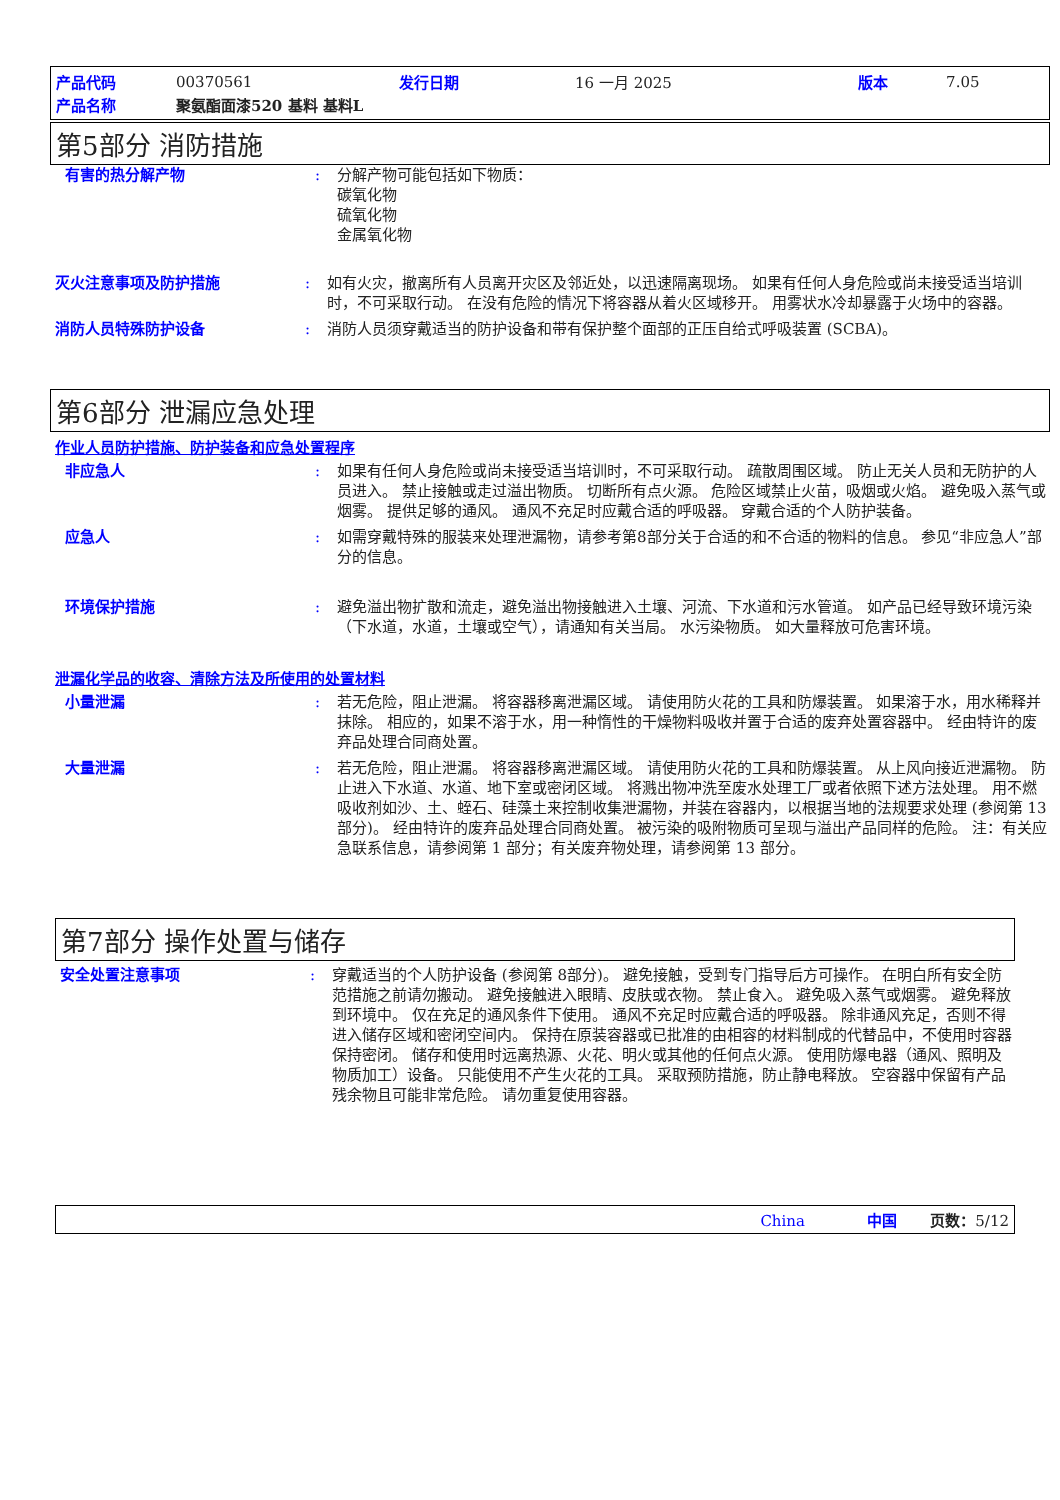| 产品代码 | 00370561 | 发行日期 | 16 一月 2025 | 版本 | 7.05 |
| 产品名称 | 聚氨酯面漆520 基料 基料L | | | | |
第5部分 消防措施
有害的热分解产物 : 分解产物可能包括如下物质：
碳氧化物
硫氧化物
金属氧化物
灭火注意事项及防护措施 : 如有火灾，撤离所有人员离开灾区及邻近处，以迅速隔离现场。 如果有任何人身危险或尚未接受适当培训时，不可采取行动。 在没有危险的情况下将容器从着火区域移开。 用雾状水冷却暴露于火场中的容器。
消防人员特殊防护设备 : 消防人员须穿戴适当的防护设备和带有保护整个面部的正压自给式呼吸装置 (SCBA)。
第6部分 泄漏应急处理
作业人员防护措施、防护装备和应急处置程序
非应急人 : 如果有任何人身危险或尚未接受适当培训时，不可采取行动。 疏散周围区域。 防止无关人员和无防护的人员进入。 禁止接触或走过溢出物质。 切断所有点火源。 危险区域禁止火苗，吸烟或火焰。 避免吸入蒸气或烟雾。 提供足够的通风。 通风不充足时应戴合适的呼吸器。 穿戴合适的个人防护装备。
应急人 : 如需穿戴特殊的服装来处理泄漏物，请参考第8部分关于合适的和不合适的物料的信息。 参见“非应急人”部分的信息。
环境保护措施 : 避免溢出物扩散和流走，避免溢出物接触进入土壤、河流、下水道和污水管道。 如产品已经导致环境污染（下水道，水道，土壤或空气），请通知有关当局。 水污染物质。 如大量释放可危害环境。
泄漏化学品的收容、清除方法及所使用的处置材料
小量泄漏 : 若无危险，阻止泄漏。 将容器移离泄漏区域。 请使用防火花的工具和防爆装置。 如果溶于水，用水稀释并抹除。 相应的，如果不溶于水，用一种惰性的干燥物料吸收并置于合适的废弃处置容器中。 经由特许的废弃品处理合同商处置。
大量泄漏 : 若无危险，阻止泄漏。 将容器移离泄漏区域。 请使用防火花的工具和防爆装置。 从上风向接近泄漏物。 防止进入下水道、水道、地下室或密闭区域。 将溅出物冲洗至废水处理工厂或者依照下述方法处理。 用不燃吸收剂如沙、土、蛭石、硅藻土来控制收集泄漏物，并装在容器内，以根据当地的法规要求处理 (参阅第 13 部分)。 经由特许的废弃品处理合同商处置。 被污染的吸附物质可呈现与溢出产品同样的危险。 注：有关应急联系信息，请参阅第 1 部分；有关废弃物处理，请参阅第 13 部分。
第7部分 操作处置与储存
安全处置注意事项 : 穿戴适当的个人防护设备 (参阅第 8部分)。 避免接触，受到专门指导后方可操作。 在明白所有安全防范措施之前请勿搬动。 避免接触进入眼睛、皮肤或衣物。 禁止食入。 避免吸入蒸气或烟雾。 避免释放到环境中。 仅在充足的通风条件下使用。 通风不充足时应戴合适的呼吸器。 除非通风充足，否则不得进入储存区域和密闭空间内。 保持在原装容器或已批准的由相容的材料制成的代替品中，不使用时容器保持密闭。 储存和使用时远离热源、火花、明火或其他的任何点火源。 使用防爆电器（通风、照明及物质加工）设备。 只能使用不产生火花的工具。 采取预防措施，防止静电释放。 空容器中保留有产品残余物且可能非常危险。 请勿重复使用容器。
China 中国 页数：5/12